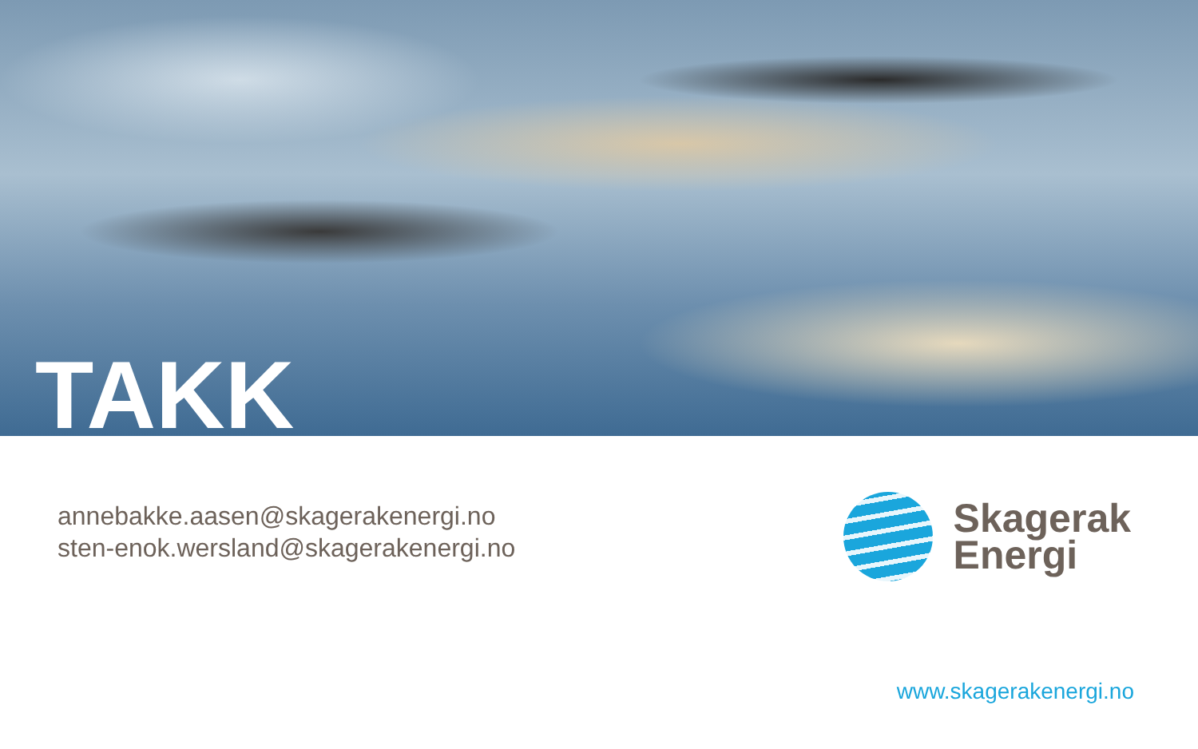TAKK
annebakke.aasen@skagerakenergi.no
sten-enok.wersland@skagerakenergi.no
Skagerak
Energi
www.skagerakenergi.no